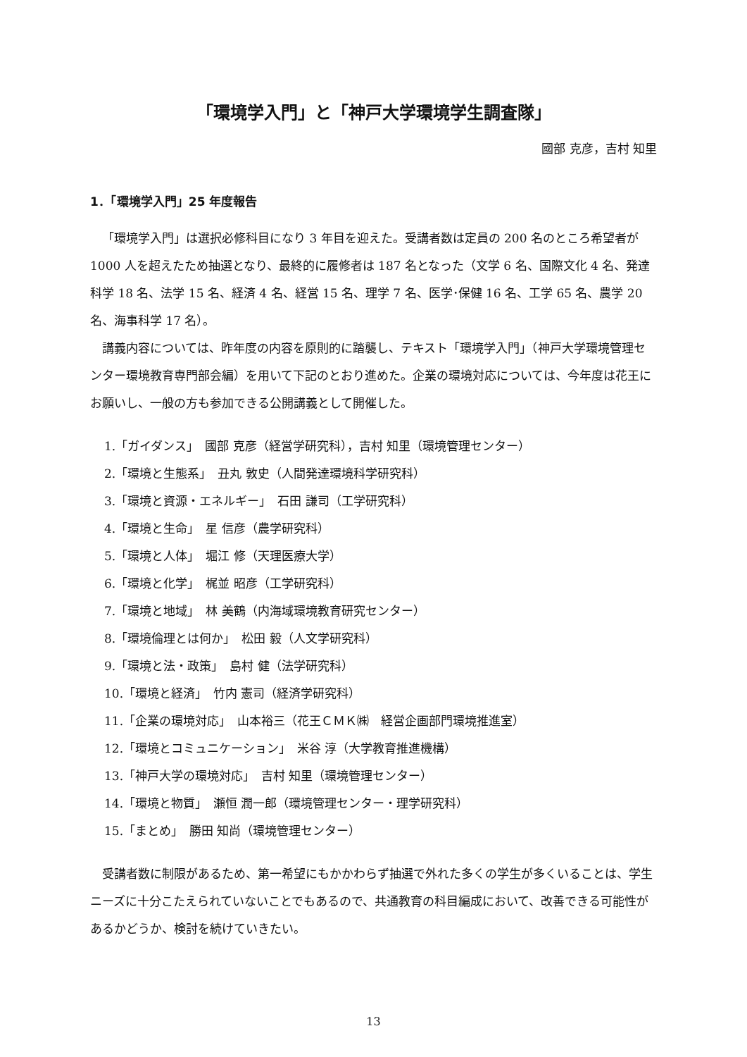「環境学入門」と「神戸大学環境学生調査隊」
國部 克彦，吉村 知里
1．「環境学入門」25 年度報告
「環境学入門」は選択必修科目になり 3 年目を迎えた。受講者数は定員の 200 名のところ希望者が 1000 人を超えたため抽選となり、最終的に履修者は 187 名となった（文学 6 名、国際文化 4 名、発達科学 18 名、法学 15 名、経済 4 名、経営 15 名、理学 7 名、医学･保健 16 名、工学 65 名、農学 20 名、海事科学 17 名）。
講義内容については、昨年度の内容を原則的に踏襲し、テキスト「環境学入門」（神戸大学環境管理センター環境教育専門部会編）を用いて下記のとおり進めた。企業の環境対応については、今年度は花王にお願いし、一般の方も参加できる公開講義として開催した。
1.「ガイダンス」　國部 克彦（経営学研究科），吉村 知里（環境管理センター）
2.「環境と生態系」　丑丸 敦史（人間発達環境科学研究科）
3.「環境と資源・エネルギー」　石田 謙司（工学研究科）
4.「環境と生命」　星 信彦（農学研究科）
5.「環境と人体」　堀江 修（天理医療大学）
6.「環境と化学」　梶並 昭彦（工学研究科）
7.「環境と地域」　林 美鶴（内海域環境教育研究センター）
8.「環境倫理とは何か」　松田 毅（人文学研究科）
9.「環境と法・政策」　島村 健（法学研究科）
10.「環境と経済」　竹内 憲司（経済学研究科）
11.「企業の環境対応」　山本裕三（花王ＣＭＫ㈱　経営企画部門環境推進室）
12.「環境とコミュニケーション」　米谷 淳（大学教育推進機構）
13.「神戸大学の環境対応」　吉村 知里（環境管理センター）
14.「環境と物質」　瀬恒 潤一郎（環境管理センター・理学研究科）
15.「まとめ」　勝田 知尚（環境管理センター）
受講者数に制限があるため、第一希望にもかかわらず抽選で外れた多くの学生が多くいることは、学生ニーズに十分こたえられていないことでもあるので、共通教育の科目編成において、改善できる可能性があるかどうか、検討を続けていきたい。
13